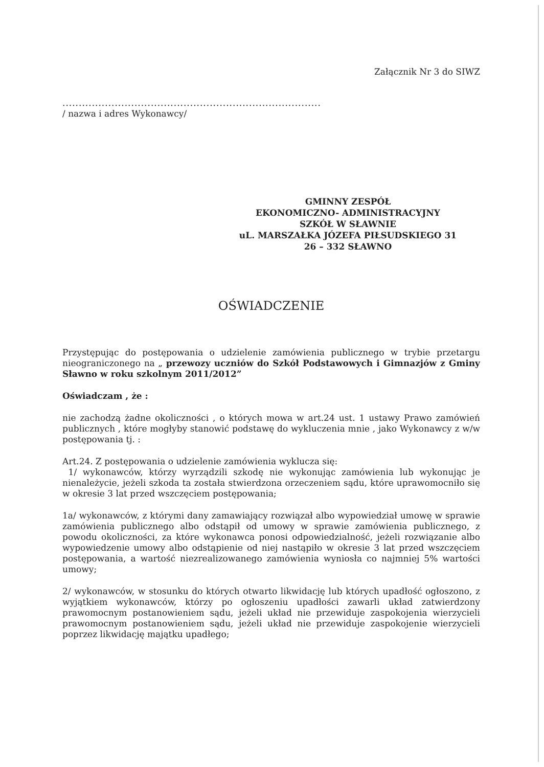Załącznik Nr 3 do SIWZ
...............................................................................
/ nazwa i adres Wykonawcy/
GMINNY ZESPÓŁ
EKONOMICZNO- ADMINISTRACYJNY
SZKÓŁ W SŁAWNIE
uL. MARSZAŁKA JÓZEFA PIŁSUDSKIEGO 31
26 – 332 SŁAWNO
OŚWIADCZENIE
Przystępując do postępowania o udzielenie zamówienia publicznego w trybie przetargu nieograniczonego na „ przewozy uczniów do Szkół Podstawowych i Gimnazjów z Gminy Sławno w roku szkolnym 2011/2012”
Oświadczam , że :
nie zachodzą żadne okoliczności , o których mowa w art.24 ust. 1 ustawy Prawo zamówień publicznych , które mogłyby stanowić podstawę do wykluczenia mnie , jako Wykonawcy z w/w postępowania tj. :
Art.24. Z postępowania o udzielenie zamówienia wyklucza się:
1/ wykonawców, którzy wyrządzili szkodę nie wykonując zamówienia lub wykonując je nienależycie, jeżeli szkoda ta została stwierdzona orzeczeniem sądu, które uprawomocniło się w okresie 3 lat przed wszczęciem postępowania;
1a/ wykonawców, z którymi dany zamawiający rozwiązał albo wypowiedział umowę w sprawie zamówienia publicznego albo odstąpił od umowy w sprawie zamówienia publicznego, z powodu okoliczności, za które wykonawca ponosi odpowiedzialność, jeżeli rozwiązanie albo wypowiedzenie umowy albo odstąpienie od niej nastąpiło w okresie 3 lat przed wszczęciem postępowania, a wartość niezrealizowanego zamówienia wyniosła co najmniej 5% wartości umowy;
2/ wykonawców, w stosunku do których otwarto likwidację lub których upadłość ogłoszono, z wyjątkiem wykonawców, którzy po ogłoszeniu upadłości zawarli układ zatwierdzony prawomocnym postanowieniem sądu, jeżeli układ nie przewiduje zaspokojenia wierzycieli prawomocnym postanowieniem sądu, jeżeli układ nie przewiduje zaspokojenie wierzycieli poprzez likwidację majątku upadłego;